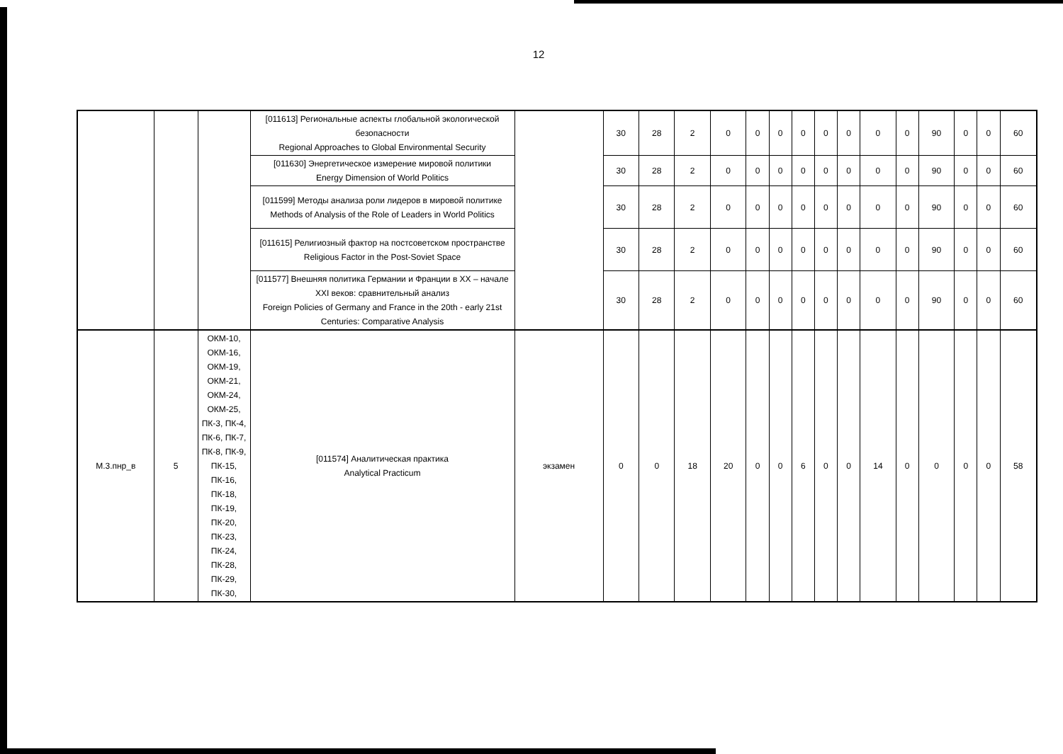12
| | | | [011613] Региональные аспекты глобальной экологической безопасности Regional Approaches to Global Environmental Security | | 30 | 28 | 2 | 0 | 0 | 0 | 0 | 0 | 0 | 0 | 0 | 90 | 0 | 0 | 60 |
| | | | [011630] Энергетическое измерение мировой политики Energy Dimension of World Politics | | 30 | 28 | 2 | 0 | 0 | 0 | 0 | 0 | 0 | 0 | 0 | 90 | 0 | 0 | 60 |
| | | | [011599] Методы анализа роли лидеров в мировой политике Methods of Analysis of the Role of Leaders in World Politics | | 30 | 28 | 2 | 0 | 0 | 0 | 0 | 0 | 0 | 0 | 0 | 90 | 0 | 0 | 60 |
| | | | [011615] Религиозный фактор на постсоветском пространстве Religious Factor in the Post-Soviet Space | | 30 | 28 | 2 | 0 | 0 | 0 | 0 | 0 | 0 | 0 | 0 | 90 | 0 | 0 | 60 |
| | | | [011577] Внешняя политика Германии и Франции в XX – начале XXI веков: сравнительный анализ Foreign Policies of Germany and France in the 20th - early 21st Centuries: Comparative Analysis | | 30 | 28 | 2 | 0 | 0 | 0 | 0 | 0 | 0 | 0 | 0 | 90 | 0 | 0 | 60 |
| М.3.пнр_в | 5 | ОКМ-10, ОКМ-16, ОКМ-19, ОКМ-21, ОКМ-24, ОКМ-25, ПК-3, ПК-4, ПК-6, ПК-7, ПК-8, ПК-9, ПК-15, ПК-16, ПК-18, ПК-19, ПК-20, ПК-23, ПК-24, ПК-28, ПК-29, ПК-30, | [011574] Аналитическая практика Analytical Practicum | экзамен | 0 | 0 | 18 | 20 | 0 | 0 | 6 | 0 | 0 | 14 | 0 | 0 | 0 | 0 | 58 |